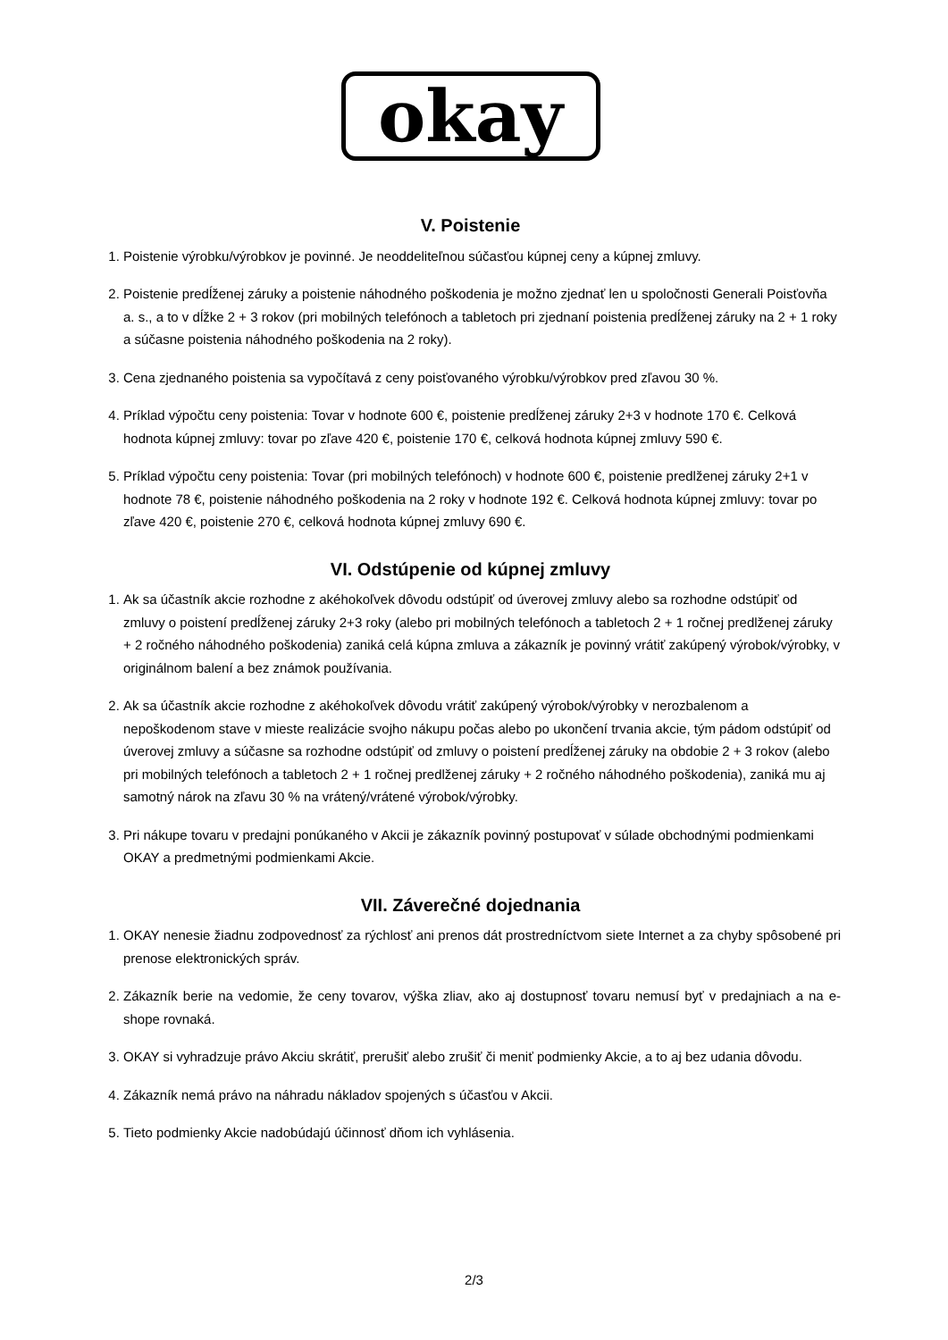okay
V. Poistenie
1. Poistenie výrobku/výrobkov je povinné. Je neoddeliteľnou súčasťou kúpnej ceny a kúpnej zmluvy.
2. Poistenie predĺženej záruky a poistenie náhodného poškodenia je možno zjednať len u spoločnosti Generali Poisťovňa a. s., a to v dĺžke 2 + 3 rokov (pri mobilných telefónoch a tabletoch pri zjednaní poistenia predĺženej záruky na 2 + 1 roky a súčasne poistenia náhodného poškodenia na 2 roky).
3. Cena zjednaného poistenia sa vypočítavá z ceny poisťovaného výrobku/výrobkov pred zľavou 30 %.
4. Príklad výpočtu ceny poistenia: Tovar v hodnote 600 €, poistenie predĺženej záruky 2+3 v hodnote 170 €. Celková hodnota kúpnej zmluvy: tovar po zľave 420 €, poistenie 170 €, celková hodnota kúpnej zmluvy 590 €.
5. Príklad výpočtu ceny poistenia: Tovar (pri mobilných telefónoch) v hodnote 600 €, poistenie predlženej záruky 2+1 v hodnote 78 €, poistenie náhodného poškodenia na 2 roky v hodnote 192 €. Celková hodnota kúpnej zmluvy: tovar po zľave 420 €, poistenie 270 €, celková hodnota kúpnej zmluvy 690 €.
VI. Odstúpenie od kúpnej zmluvy
1. Ak sa účastník akcie rozhodne z akéhokoľvek dôvodu odstúpiť od úverovej zmluvy alebo sa rozhodne odstúpiť od zmluvy o poistení predĺženej záruky 2+3 roky (alebo pri mobilných telefónoch a tabletoch 2 + 1 ročnej predlženej záruky + 2 ročného náhodného poškodenia) zaniká celá kúpna zmluva a zákazník je povinný vrátiť zakúpený výrobok/výrobky, v originálnom balení a bez známok používania.
2. Ak sa účastník akcie rozhodne z akéhokoľvek dôvodu vrátiť zakúpený výrobok/výrobky v nerozbalenom a nepoškodenom stave v mieste realizácie svojho nákupu počas alebo po ukončení trvania akcie, tým pádom odstúpiť od úverovej zmluvy a súčasne sa rozhodne odstúpiť od zmluvy o poistení predĺženej záruky na obdobie 2 + 3 rokov (alebo pri mobilných telefónoch a tabletoch 2 + 1 ročnej predlženej záruky + 2 ročného náhodného poškodenia), zaniká mu aj samotný nárok na zľavu 30 % na vrátený/vrátené výrobok/výrobky.
3. Pri nákupe tovaru v predajni ponúkaného v Akcii je zákazník povinný postupovať v súlade obchodnými podmienkami OKAY a predmetnými podmienkami Akcie.
VII. Záverečné dojednania
1. OKAY nenesie žiadnu zodpovednosť za rýchlosť ani prenos dát prostredníctvom siete Internet a za chyby spôsobené pri prenose elektronických správ.
2. Zákazník berie na vedomie, že ceny tovarov, výška zliav, ako aj dostupnosť tovaru nemusí byť v predajniach a na e-shope rovnaká.
3. OKAY si vyhradzuje právo Akciu skrátiť, prerušiť alebo zrušiť či meniť podmienky Akcie, a to aj bez udania dôvodu.
4. Zákazník nemá právo na náhradu nákladov spojených s účasťou v Akcii.
5. Tieto podmienky Akcie nadobúdajú účinnosť dňom ich vyhlásenia.
2/3